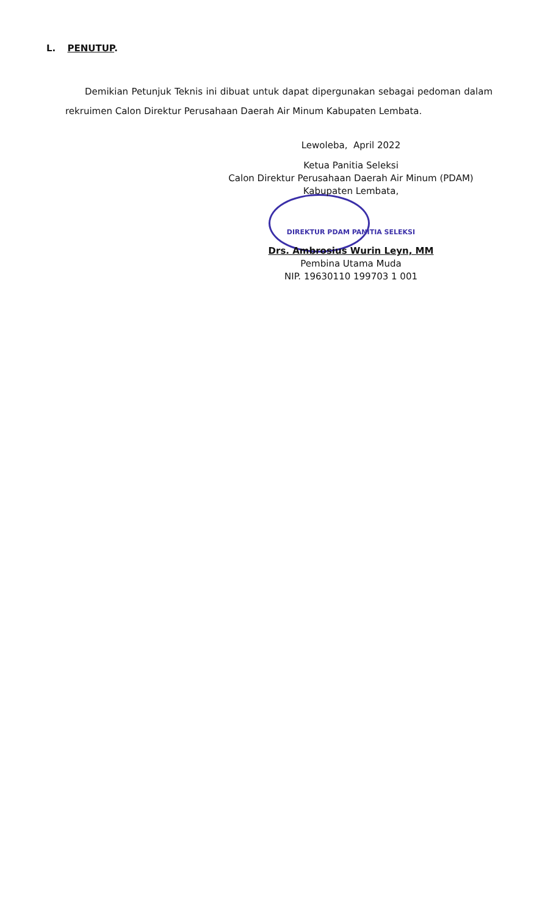L. PENUTUP.
Demikian Petunjuk Teknis ini dibuat untuk dapat dipergunakan sebagai pedoman dalam rekruimen Calon Direktur Perusahaan Daerah Air Minum Kabupaten Lembata.
Lewoleba, April 2022
Ketua Panitia Seleksi
Calon Direktur Perusahaan Daerah Air Minum (PDAM)
Kabupaten Lembata,
DIREKTUR PDAM PANITIA SELEKSI
Drs. Ambrosius Wurin Leyn, MM
Pembina Utama Muda
NIP. 19630110 199703 1 001